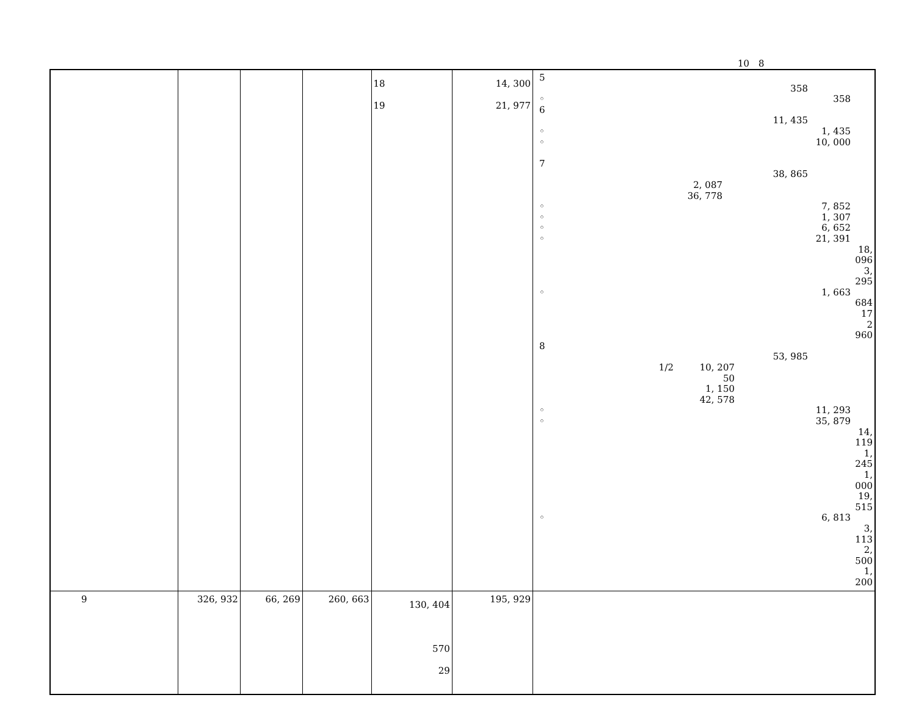10　8
| | | | | 18 19 | 14, 300 21, 977 | 5 358 ◦ 358 6 11, 435 ◦ 1, 435 ◦ 10, 000 7 38, 865 2, 087 36, 778 ◦ 7, 852 ◦ 1, 307 ◦ 6, 652 ◦ 21, 391 18, 096 3, 295 ◦ 1, 663 684 17 2 960 8 53, 985 1/2 10, 207 50 1, 150 42, 578 ◦ 11, 293 ◦ 35, 879 14, 119 1, 245 1, 000 19, 515 ◦ 6, 813 3, 113 2, 500 1, 200 |
| 9 | 326, 932 | 66, 269 | 260, 663 | 130, 404 570 29 | 195, 929 | |